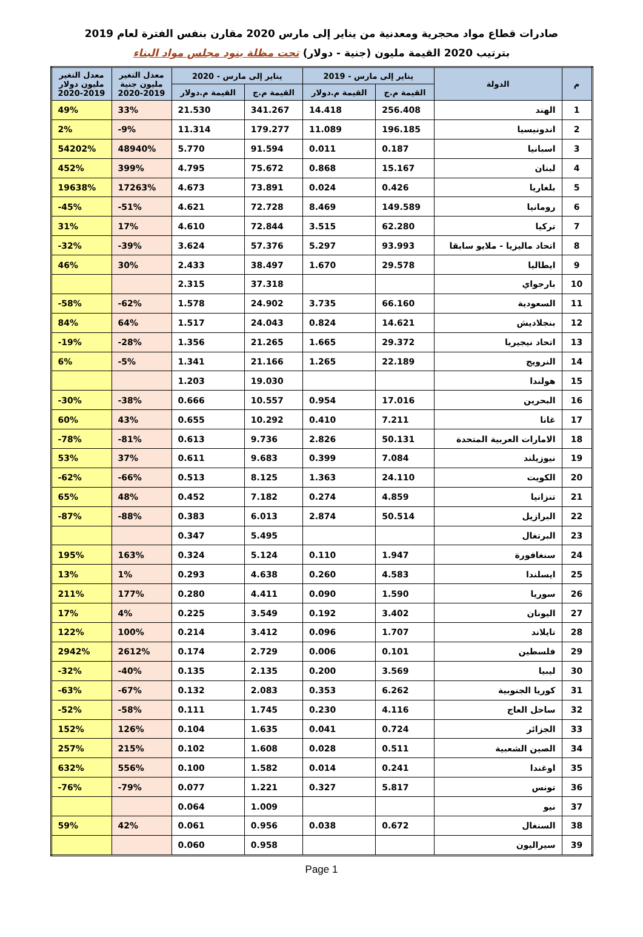صادرات قطاع مواد محجرية ومعدنية من يناير إلى مارس 2020 مقارن بنفس الفترة لعام 2019
بترتيب 2020 القيمة مليون (جنية - دولار) تحت مظلة بنود مجلس مواد البناء
| م | الدولة | يناير إلى مارس - 2019 | | يناير إلى مارس - 2020 | | معدل التغير مليون جنية 2020-2019 | معدل التغير مليون دولار 2020-2019 |
| --- | --- | --- | --- | --- | --- | --- | --- |
| | | القيمة م.ج | القيمة م.دولار | القيمة م.ج | القيمة م.دولار | | |
| 1 | الهند | 256.408 | 14.418 | 341.267 | 21.530 | 33% | 49% |
| 2 | اندونيسيا | 196.185 | 11.089 | 179.277 | 11.314 | -9% | 2% |
| 3 | اسبانيا | 0.187 | 0.011 | 91.594 | 5.770 | 48940% | 54202% |
| 4 | لبنان | 15.167 | 0.868 | 75.672 | 4.795 | 399% | 452% |
| 5 | بلغاريا | 0.426 | 0.024 | 73.891 | 4.673 | 17263% | 19638% |
| 6 | رومانيا | 149.589 | 8.469 | 72.728 | 4.621 | -51% | -45% |
| 7 | تركيا | 62.280 | 3.515 | 72.844 | 4.610 | 17% | 31% |
| 8 | اتحاد ماليزيا - ملايو سابقا | 93.993 | 5.297 | 57.376 | 3.624 | -39% | -32% |
| 9 | ايطاليا | 29.578 | 1.670 | 38.497 | 2.433 | 30% | 46% |
| 10 | بارجواي | | | 37.318 | 2.315 | | |
| 11 | السعودية | 66.160 | 3.735 | 24.902 | 1.578 | -62% | -58% |
| 12 | بنجلاديش | 14.621 | 0.824 | 24.043 | 1.517 | 64% | 84% |
| 13 | اتحاد نيجيريا | 29.372 | 1.665 | 21.265 | 1.356 | -28% | -19% |
| 14 | النرويج | 22.189 | 1.265 | 21.166 | 1.341 | -5% | 6% |
| 15 | هولندا | | | 19.030 | 1.203 | | |
| 16 | البحرين | 17.016 | 0.954 | 10.557 | 0.666 | -38% | -30% |
| 17 | غانا | 7.211 | 0.410 | 10.292 | 0.655 | 43% | 60% |
| 18 | الامارات العربية المتحدة | 50.131 | 2.826 | 9.736 | 0.613 | -81% | -78% |
| 19 | نيوزيلند | 7.084 | 0.399 | 9.683 | 0.611 | 37% | 53% |
| 20 | الكويت | 24.110 | 1.363 | 8.125 | 0.513 | -66% | -62% |
| 21 | تنزانيا | 4.859 | 0.274 | 7.182 | 0.452 | 48% | 65% |
| 22 | البرازيل | 50.514 | 2.874 | 6.013 | 0.383 | -88% | -87% |
| 23 | البرتغال | | | 5.495 | 0.347 | | |
| 24 | سنغافورة | 1.947 | 0.110 | 5.124 | 0.324 | 163% | 195% |
| 25 | ايسلندا | 4.583 | 0.260 | 4.638 | 0.293 | 1% | 13% |
| 26 | سوريا | 1.590 | 0.090 | 4.411 | 0.280 | 177% | 211% |
| 27 | اليونان | 3.402 | 0.192 | 3.549 | 0.225 | 4% | 17% |
| 28 | تايلاند | 1.707 | 0.096 | 3.412 | 0.214 | 100% | 122% |
| 29 | فلسطين | 0.101 | 0.006 | 2.729 | 0.174 | 2612% | 2942% |
| 30 | ليبيا | 3.569 | 0.200 | 2.135 | 0.135 | -40% | -32% |
| 31 | كوريا الجنوبية | 6.262 | 0.353 | 2.083 | 0.132 | -67% | -63% |
| 32 | ساحل العاج | 4.116 | 0.230 | 1.745 | 0.111 | -58% | -52% |
| 33 | الجزائر | 0.724 | 0.041 | 1.635 | 0.104 | 126% | 152% |
| 34 | الصين الشعبية | 0.511 | 0.028 | 1.608 | 0.102 | 215% | 257% |
| 35 | اوغندا | 0.241 | 0.014 | 1.582 | 0.100 | 556% | 632% |
| 36 | تونس | 5.817 | 0.327 | 1.221 | 0.077 | -79% | -76% |
| 37 | نيو | | | 1.009 | 0.064 | | |
| 38 | السنغال | 0.672 | 0.038 | 0.956 | 0.061 | 42% | 59% |
| 39 | سيراليون | | | 0.958 | 0.060 | | |
Page 1